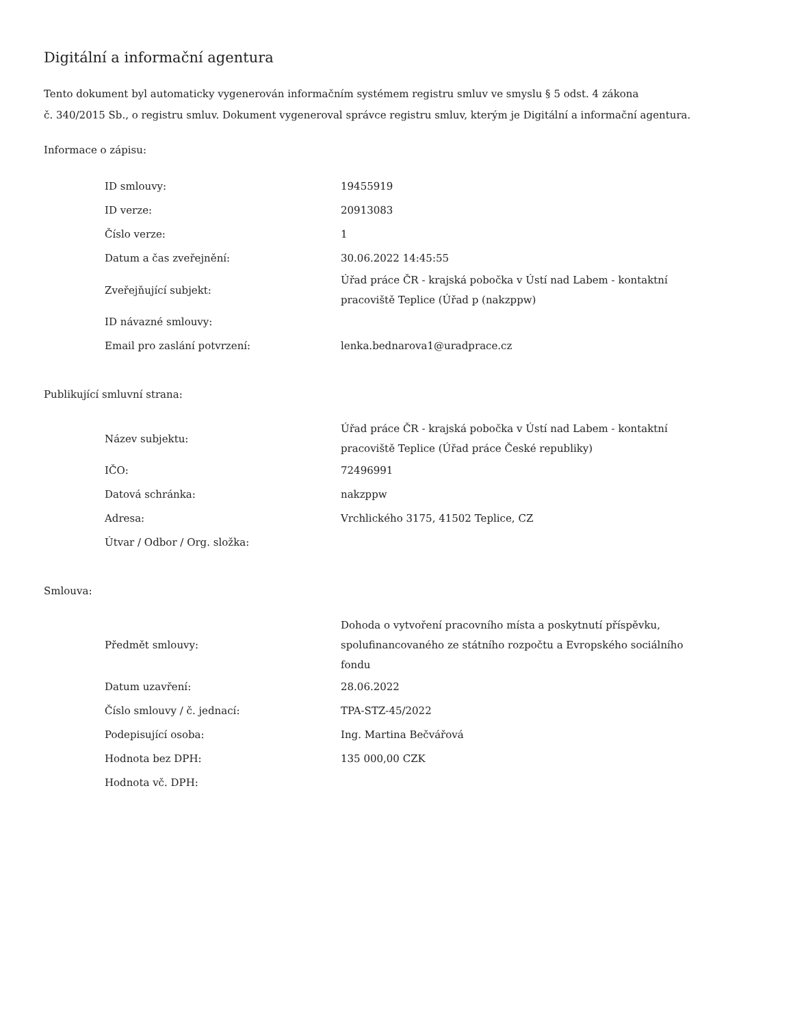Digitální a informační agentura
Tento dokument byl automaticky vygenerován informačním systémem registru smluv ve smyslu § 5 odst. 4 zákona
č. 340/2015 Sb., o registru smluv. Dokument vygeneroval správce registru smluv, kterým je Digitální a informační agentura.
Informace o zápisu:
| ID smlouvy: | 19455919 |
| ID verze: | 20913083 |
| Číslo verze: | 1 |
| Datum a čas zveřejnění: | 30.06.2022 14:45:55 |
| Zveřejňující subjekt: | Úřad práce ČR - krajská pobočka v Ústí nad Labem - kontaktní pracoviště Teplice (Úřad p (nakzppw) |
| ID návazné smlouvy: | |
| Email pro zaslání potvrzení: | lenka.bednarova1@uradprace.cz |
Publikující smluvní strana:
| Název subjektu: | Úřad práce ČR - krajská pobočka v Ústí nad Labem - kontaktní pracoviště Teplice (Úřad práce České republiky) |
| IČO: | 72496991 |
| Datová schránka: | nakzppw |
| Adresa: | Vrchlického 3175, 41502 Teplice, CZ |
| Útvar / Odbor / Org. složka: | |
Smlouva:
| Předmět smlouvy: | Dohoda o vytvoření pracovního místa a poskytnutí příspěvku, spolufinancovaného ze státního rozpočtu a Evropského sociálního fondu |
| Datum uzavření: | 28.06.2022 |
| Číslo smlouvy / č. jednací: | TPA-STZ-45/2022 |
| Podepisující osoba: | Ing. Martina Bečvářová |
| Hodnota bez DPH: | 135 000,00 CZK |
| Hodnota vč. DPH: | |